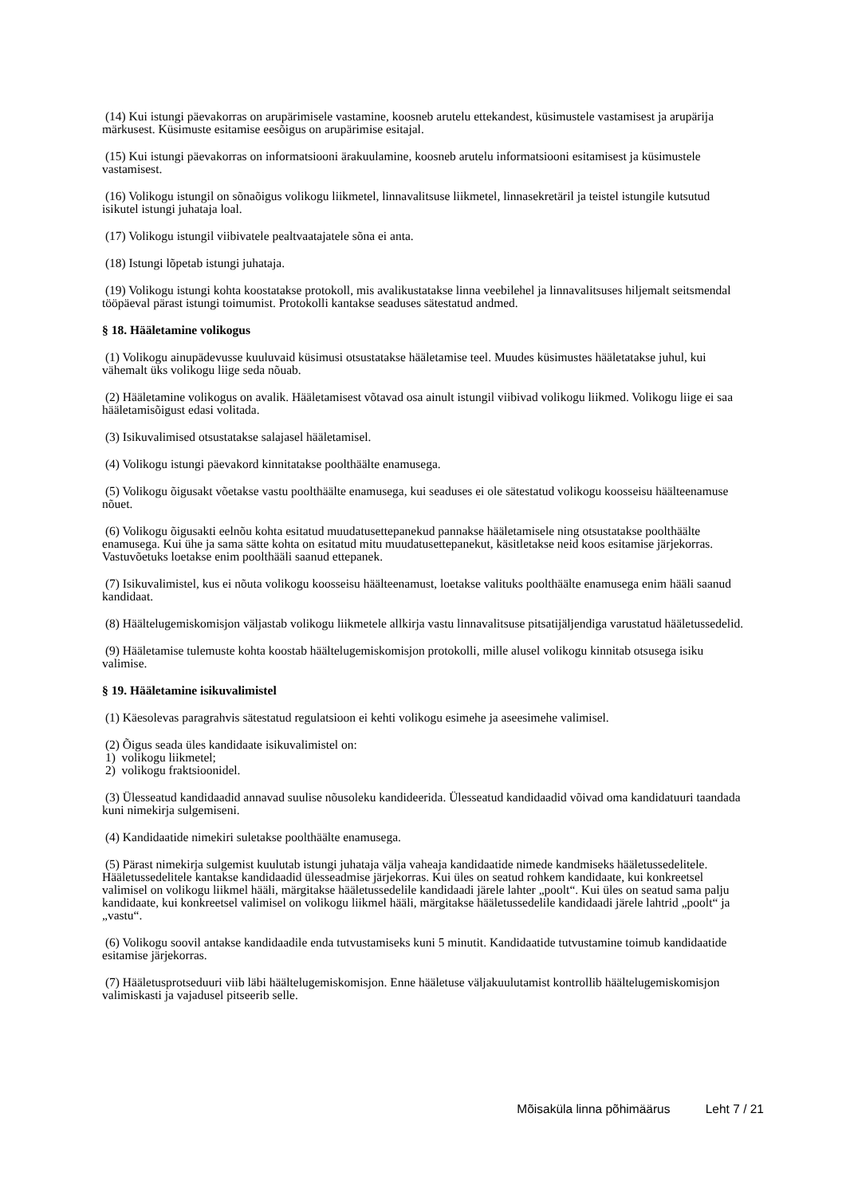(14) Kui istungi päevakorras on arupärimisele vastamine, koosneb arutelu ettekandest, küsimustele vastamisest ja arupärija märkusest. Küsimuste esitamise eesõigus on arupärimise esitajal.
(15) Kui istungi päevakorras on informatsiooni ärakuulamine, koosneb arutelu informatsiooni esitamisest ja küsimustele vastamisest.
(16) Volikogu istungil on sõnaõigus volikogu liikmetel, linnavalitsuse liikmetel, linnasekretäril ja teistel istungile kutsutud isikutel istungi juhataja loal.
(17) Volikogu istungil viibivatele pealtvaatajatele sõna ei anta.
(18) Istungi lõpetab istungi juhataja.
(19) Volikogu istungi kohta koostatakse protokoll, mis avalikustatakse linna veebilehel ja linnavalitsuses hiljemalt seitsmendal tööpäeval pärast istungi toimumist. Protokolli kantakse seaduses sätestatud andmed.
§ 18. Hääletamine volikogus
(1) Volikogu ainupädevusse kuuluvaid küsimusi otsustatakse hääletamise teel. Muudes küsimustes hääletatakse juhul, kui vähemalt üks volikogu liige seda nõuab.
(2) Hääletamine volikogus on avalik. Hääletamisest võtavad osa ainult istungil viibivad volikogu liikmed. Volikogu liige ei saa hääletamisõigust edasi volitada.
(3) Isikuvalimised otsustatakse salajasel hääletamisel.
(4) Volikogu istungi päevakord kinnitatakse poolthäälte enamusega.
(5) Volikogu õigusakt võetakse vastu poolthäälte enamusega, kui seaduses ei ole sätestatud volikogu koosseisu häälteenamuse nõuet.
(6) Volikogu õigusakti eelnõu kohta esitatud muudatusettepanekud pannakse hääletamisele ning otsustatakse poolthäälte enamusega. Kui ühe ja sama sätte kohta on esitatud mitu muudatusettepanekut, käsitletakse neid koos esitamise järjekorras. Vastuvõetuks loetakse enim poolthääli saanud ettepanek.
(7) Isikuvalimistel, kus ei nõuta volikogu koosseisu häälteenamust, loetakse valituks poolthäälte enamusega enim hääli saanud kandidaat.
(8) Häältelugemiskomisjon väljastab volikogu liikmetele allkirja vastu linnavalitsuse pitsatijäljendiga varustatud hääletussedelid.
(9) Hääletamise tulemuste kohta koostab häältelugemiskomisjon protokolli, mille alusel volikogu kinnitab otsusega isiku valimise.
§ 19. Hääletamine isikuvalimistel
(1) Käesolevas paragrahvis sätestatud regulatsioon ei kehti volikogu esimehe ja aseesimehe valimisel.
(2) Õigus seada üles kandidaate isikuvalimistel on:
1) volikogu liikmetel;
2) volikogu fraktsioonidel.
(3) Ülesseatud kandidaadid annavad suulise nõusoleku kandideerida. Ülesseatud kandidaadid võivad oma kandidatuuri taandada kuni nimekirja sulgemiseni.
(4) Kandidaatide nimekiri suletakse poolthäälte enamusega.
(5) Pärast nimekirja sulgemist kuulutab istungi juhataja välja vaheaja kandidaatide nimede kandmiseks hääletussedelitele. Hääletussedelitele kantakse kandidaadid ülesseadmise järjekorras. Kui üles on seatud rohkem kandidaate, kui konkreetsel valimisel on volikogu liikmel hääli, märgitakse hääletussedelile kandidaadi järele lahter „poolt“. Kui üles on seatud sama palju kandidaate, kui konkreetsel valimisel on volikogu liikmel hääli, märgitakse hääletussedelile kandidaadi järele lahtrid „poolt“ ja „vastu“.
(6) Volikogu soovil antakse kandidaadile enda tutvustamiseks kuni 5 minutit. Kandidaatide tutvustamine toimub kandidaatide esitamise järjekorras.
(7) Hääletusprotseduuri viib läbi häältelugemiskomisjon. Enne hääletuse väljakuulutamist kontrollib häältelugemiskomisjon valimiskasti ja vajadusel pitseerib selle.
Mõisaküla linna põhimäärus Leht 7 / 21